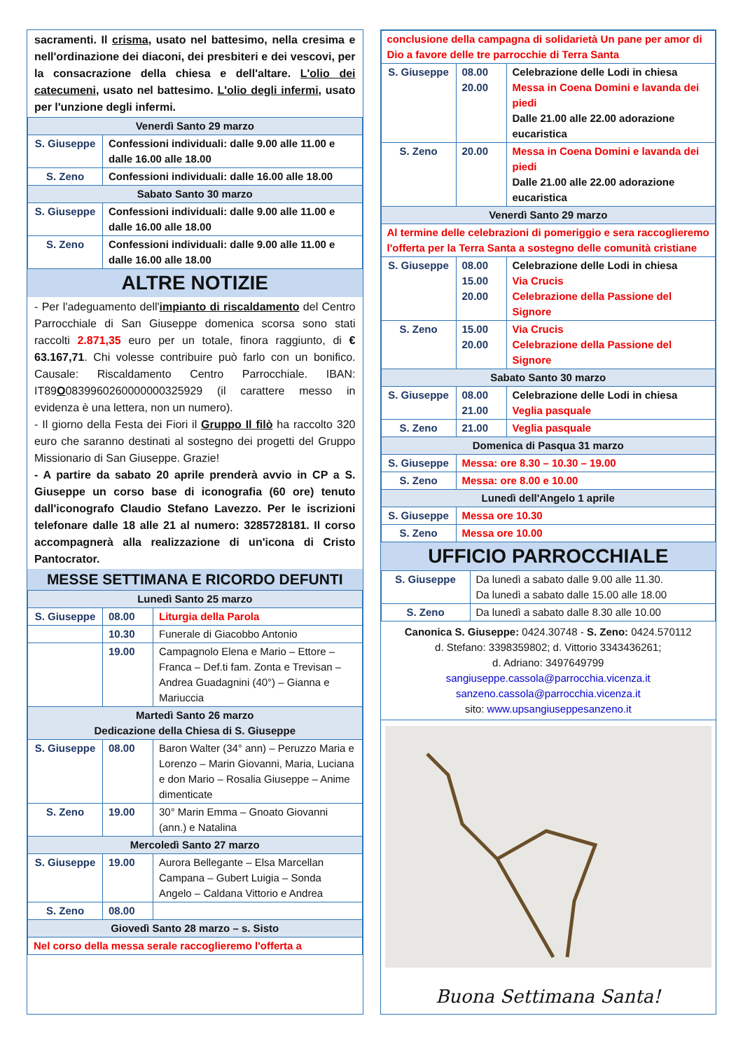sacramenti. Il crisma, usato nel battesimo, nella cresima e nell'ordinazione dei diaconi, dei presbiteri e dei vescovi, per la consacrazione della chiesa e dell'altare. L'olio dei catecumeni, usato nel battesimo. L'olio degli infermi, usato per l'unzione degli infermi.
| Venerdì Santo 29 marzo | |
| S. Giuseppe | Confessioni individuali: dalle 9.00 alle 11.00 e dalle 16.00 alle 18.00 |
| S. Zeno | Confessioni individuali: dalle 16.00 alle 18.00 |
| Sabato Santo 30 marzo | |
| S. Giuseppe | Confessioni individuali: dalle 9.00 alle 11.00 e dalle 16.00 alle 18.00 |
| S. Zeno | Confessioni individuali: dalle 9.00 alle 11.00 e dalle 16.00 alle 18.00 |
ALTRE NOTIZIE
- Per l'adeguamento dell'impianto di riscaldamento del Centro Parrocchiale di San Giuseppe domenica scorsa sono stati raccolti 2.871,35 euro per un totale, finora raggiunto, di € 63.167,71. Chi volesse contribuire può farlo con un bonifico. Causale: Riscaldamento Centro Parrocchiale. IBAN: IT89O0839960260000000325929 (il carattere messo in evidenza è una lettera, non un numero).
- Il giorno della Festa dei Fiori il Gruppo Il filò ha raccolto 320 euro che saranno destinati al sostegno dei progetti del Gruppo Missionario di San Giuseppe. Grazie!
- A partire da sabato 20 aprile prenderà avvio in CP a S. Giuseppe un corso base di iconografia (60 ore) tenuto dall'iconografo Claudio Stefano Lavezzo. Per le iscrizioni telefonare dalle 18 alle 21 al numero: 3285728181. Il corso accompagnerà alla realizzazione di un'icona di Cristo Pantocrator.
MESSE SETTIMANA E RICORDO DEFUNTI
| Lunedì Santo 25 marzo | | |
| S. Giuseppe | 08.00 | Liturgia della Parola |
| | 10.30 | Funerale di Giacobbo Antonio |
| | 19.00 | Campagnolo Elena e Mario – Ettore – Franca – Def.ti fam. Zonta e Trevisan – Andrea Guadagnini (40°) – Gianna e Mariuccia |
| Martedì Santo 26 marzo Dedicazione della Chiesa di S. Giuseppe | | |
| S. Giuseppe | 08.00 | Baron Walter (34° ann) – Peruzzo Maria e Lorenzo – Marin Giovanni, Maria, Luciana e don Mario – Rosalia Giuseppe – Anime dimenticate |
| S. Zeno | 19.00 | 30° Marin Emma – Gnoato Giovanni (ann.) e Natalina |
| Mercoledì Santo 27 marzo | | |
| S. Giuseppe | 19.00 | Aurora Bellegante – Elsa Marcellan Campana – Gubert Luigia – Sonda Angelo – Caldana Vittorio e Andrea |
| S. Zeno | 08.00 | |
| Giovedì Santo 28 marzo – s. Sisto | | |
| Nel corso della messa serale raccoglieremo l'offerta a | | |
| conclusione della campagna di solidarietà Un pane per amor di Dio a favore delle tre parrocchie di Terra Santa | | |
| S. Giuseppe | 08.00 20.00 | Celebrazione delle Lodi in chiesa Messa in Coena Domini e lavanda dei piedi Dalle 21.00 alle 22.00 adorazione eucaristica |
| S. Zeno | 20.00 | Messa in Coena Domini e lavanda dei piedi Dalle 21.00 alle 22.00 adorazione eucaristica |
| Venerdì Santo 29 marzo | | |
| Al termine delle celebrazioni di pomeriggio e sera raccoglieremo l'offerta per la Terra Santa a sostegno delle comunità cristiane | | |
| S. Giuseppe | 08.00 15.00 20.00 | Celebrazione delle Lodi in chiesa Via Crucis Celebrazione della Passione del Signore |
| S. Zeno | 15.00 20.00 | Via Crucis Celebrazione della Passione del Signore |
| Sabato Santo 30 marzo | | |
| S. Giuseppe | 08.00 21.00 | Celebrazione delle Lodi in chiesa Veglia pasquale |
| S. Zeno | 21.00 | Veglia pasquale |
| Domenica di Pasqua 31 marzo | | |
| S. Giuseppe | Messa: ore 8.30 – 10.30 – 19.00 | |
| S. Zeno | Messa: ore 8.00 e 10.00 | |
| Lunedì dell'Angelo 1 aprile | | |
| S. Giuseppe | Messa ore 10.30 | |
| S. Zeno | Messa ore 10.00 | |
UFFICIO PARROCCHIALE
| S. Giuseppe | Da lunedì a sabato dalle 9.00 alle 11.30. Da lunedì a sabato dalle 15.00 alle 18.00 |
| S. Zeno | Da lunedì a sabato dalle 8.30 alle 10.00 |
Canonica S. Giuseppe: 0424.30748 - S. Zeno: 0424.570112
d. Stefano: 3398359802; d. Vittorio 3343436261;
d. Adriano: 3497649799
sangiuseppe.cassola@parrocchia.vicenza.it
sanzeno.cassola@parrocchia.vicenza.it
sito: www.upsangiuseppesanzeno.it
Buona Settimana Santa!